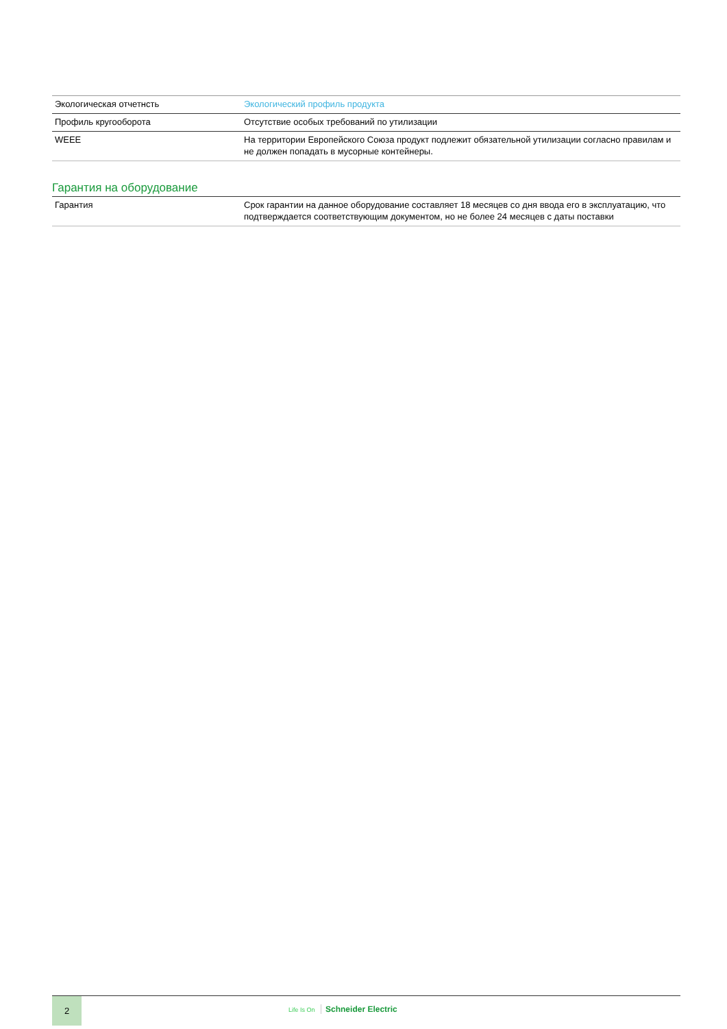| Экологическая отчетнсть | Экологический профиль продукта |
| Профиль кругооборота | Отсутствие особых требований по утилизации |
| WEEE | На территории Европейского Союза продукт подлежит обязательной утилизации согласно правилам и не должен попадать в мусорные контейнеры. |
Гарантия на оборудование
| Гарантия | Срок гарантии на данное оборудование составляет 18 месяцев со дня ввода его в эксплуатацию, что подтверждается соответствующим документом, но не более 24 месяцев с даты поставки |
2
Life Is On Schneider Electric